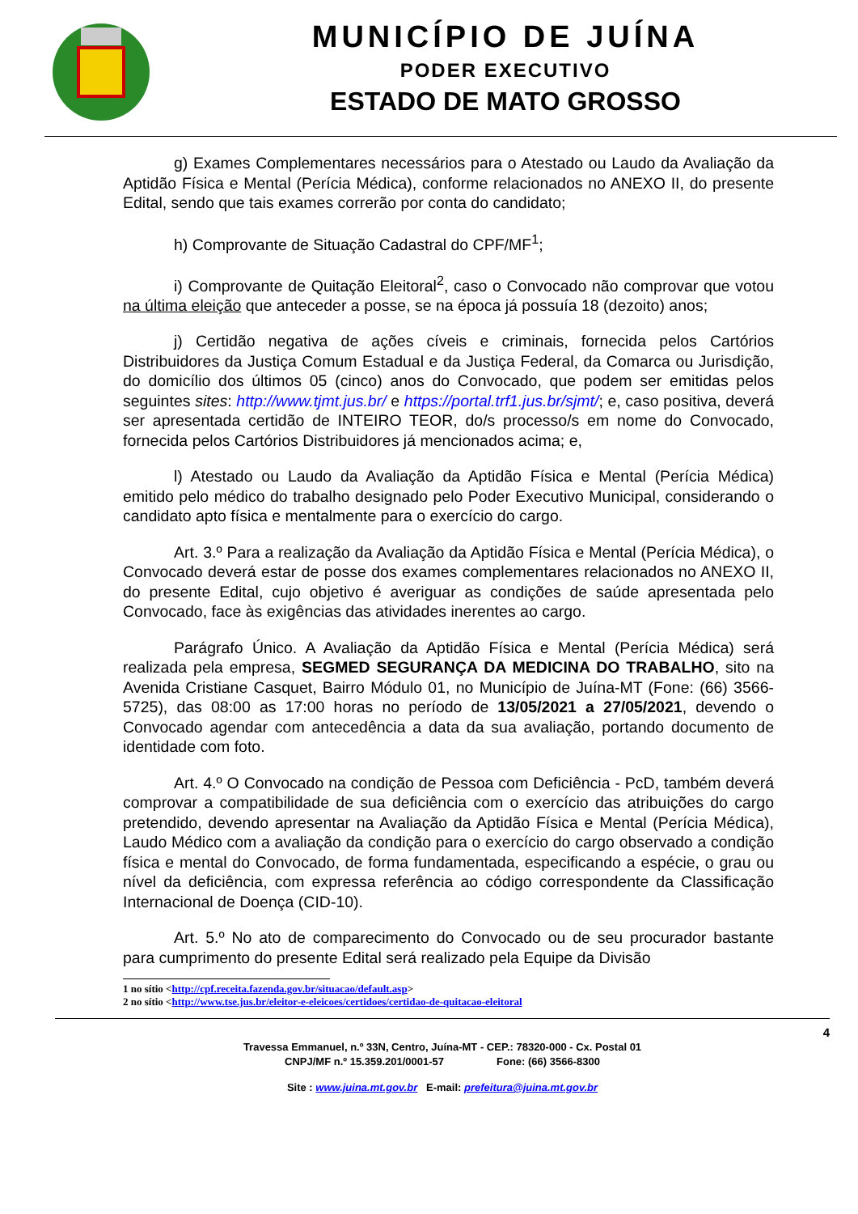MUNICÍPIO DE JUÍNA
PODER EXECUTIVO
ESTADO DE MATO GROSSO
g) Exames Complementares necessários para o Atestado ou Laudo da Avaliação da Aptidão Física e Mental (Perícia Médica), conforme relacionados no ANEXO II, do presente Edital, sendo que tais exames correrão por conta do candidato;
h) Comprovante de Situação Cadastral do CPF/MF<sup>1</sup>;
i) Comprovante de Quitação Eleitoral<sup>2</sup>, caso o Convocado não comprovar que votou na última eleição que anteceder a posse, se na época já possuía 18 (dezoito) anos;
j) Certidão negativa de ações cíveis e criminais, fornecida pelos Cartórios Distribuidores da Justiça Comum Estadual e da Justiça Federal, da Comarca ou Jurisdição, do domicílio dos últimos 05 (cinco) anos do Convocado, que podem ser emitidas pelos seguintes sites: http://www.tjmt.jus.br/ e https://portal.trf1.jus.br/sjmt/; e, caso positiva, deverá ser apresentada certidão de INTEIRO TEOR, do/s processo/s em nome do Convocado, fornecida pelos Cartórios Distribuidores já mencionados acima; e,
l) Atestado ou Laudo da Avaliação da Aptidão Física e Mental (Perícia Médica) emitido pelo médico do trabalho designado pelo Poder Executivo Municipal, considerando o candidato apto física e mentalmente para o exercício do cargo.
Art. 3.º Para a realização da Avaliação da Aptidão Física e Mental (Perícia Médica), o Convocado deverá estar de posse dos exames complementares relacionados no ANEXO II, do presente Edital, cujo objetivo é averiguar as condições de saúde apresentada pelo Convocado, face às exigências das atividades inerentes ao cargo.
Parágrafo Único. A Avaliação da Aptidão Física e Mental (Perícia Médica) será realizada pela empresa, SEGMED SEGURANÇA DA MEDICINA DO TRABALHO, sito na Avenida Cristiane Casquet, Bairro Módulo 01, no Município de Juína-MT (Fone: (66) 3566-5725), das 08:00 as 17:00 horas no período de 13/05/2021 a 27/05/2021, devendo o Convocado agendar com antecedência a data da sua avaliação, portando documento de identidade com foto.
Art. 4.º O Convocado na condição de Pessoa com Deficiência - PcD, também deverá comprovar a compatibilidade de sua deficiência com o exercício das atribuições do cargo pretendido, devendo apresentar na Avaliação da Aptidão Física e Mental (Perícia Médica), Laudo Médico com a avaliação da condição para o exercício do cargo observado a condição física e mental do Convocado, de forma fundamentada, especificando a espécie, o grau ou nível da deficiência, com expressa referência ao código correspondente da Classificação Internacional de Doença (CID-10).
Art. 5.º No ato de comparecimento do Convocado ou de seu procurador bastante para cumprimento do presente Edital será realizado pela Equipe da Divisão
1 no sítio <http://cpf.receita.fazenda.gov.br/situacao/default.asp>
2 no sítio <http://www.tse.jus.br/eleitor-e-eleicoes/certidoes/certidao-de-quitacao-eleitoral
4
Travessa Emmanuel, n.º 33N, Centro, Juína-MT - CEP.: 78320-000 - Cx. Postal 01
CNPJ/MF n.º 15.359.201/0001-57 Fone: (66) 3566-8300
Site : www.juina.mt.gov.br E-mail: prefeitura@juina.mt.gov.br